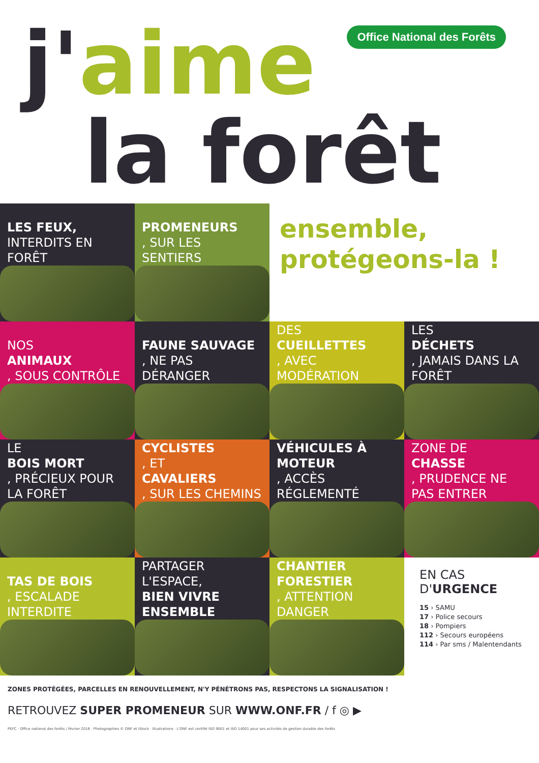j'aime
la forêt
Office National des Forêts
LES FEUX,
INTERDITS EN FORÊT
PROMENEURS, SUR LES SENTIERS
ensemble,
protégeons-la !
NOS
ANIMAUX, SOUS CONTRÔLE
FAUNE SAUVAGE, NE PAS DÉRANGER
DES
CUEILLETTES, AVEC MODÉRATION
LES
DÉCHETS, JAMAIS DANS LA FORÊT
LE
BOIS MORT, PRÉCIEUX POUR LA FORÊT
CYCLISTES, ET
CAVALIERS, SUR LES CHEMINS
VÉHICULES À MOTEUR, ACCÈS RÉGLEMENTÉ
ZONE DE
CHASSE, PRUDENCE NE PAS ENTRER
TAS DE BOIS, ESCALADE INTERDITE
PARTAGER L'ESPACE,
BIEN VIVRE ENSEMBLE
CHANTIER FORESTIER, ATTENTION DANGER
EN CAS D'URGENCE
15 › SAMU
17 › Police secours
18 › Pompiers
112 › Secours européens
114 › Par sms / Malentendants
ZONES PROTÉGÉES, PARCELLES EN RENOUVELLEMENT, N'Y PÉNÉTRONS PAS, RESPECTONS LA SIGNALISATION !
RETROUVEZ SUPER PROMENEUR SUR WWW.ONF.FR / f ◎ ▶
PEFC · Office national des forêts / février 2016 · Photographies © ONF et iStock · Illustrations · L'ONF est certifié ISO 9001 et ISO 14001 pour ses activités de gestion durable des forêts